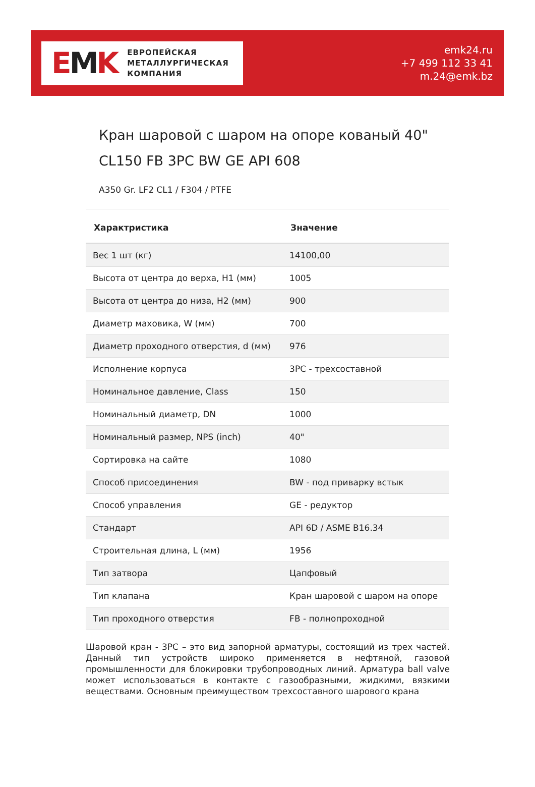EMK
ЕВРОПЕЙСКАЯ
МЕТАЛЛУРГИЧЕСКАЯ
КОМПАНИЯ
emk24.ru
+7 499 112 33 41
m.24@emk.bz
Кран шаровой с шаром на опоре кованый 40" CL150 FB 3PC BW GE API 608
A350 Gr. LF2 CL1 / F304 / PTFE
| Характристика | Значение |
| --- | --- |
| Вес 1 шт (кг) | 14100,00 |
| Высота от центра до верха, H1 (мм) | 1005 |
| Высота от центра до низа, H2 (мм) | 900 |
| Диаметр маховика, W (мм) | 700 |
| Диаметр проходного отверстия, d (мм) | 976 |
| Исполнение корпуса | 3PC - трехсоставной |
| Номинальное давление, Class | 150 |
| Номинальный диаметр, DN | 1000 |
| Номинальный размер, NPS (inch) | 40" |
| Сортировка на сайте | 1080 |
| Способ присоединения | BW - под приварку встык |
| Способ управления | GE - редуктор |
| Стандарт | API 6D / ASME B16.34 |
| Строительная длина, L (мм) | 1956 |
| Тип затвора | Цапфовый |
| Тип клапана | Кран шаровой с шаром на опоре |
| Тип проходного отверстия | FB - полнопроходной |
Шаровой кран - 3PC – это вид запорной арматуры, состоящий из трех частей. Данный тип устройств широко применяется в нефтяной, газовой промышленности для блокировки трубопроводных линий. Арматура ball valve может использоваться в контакте с газообразными, жидкими, вязкими веществами. Основным преимуществом трехсоставного шарового крана